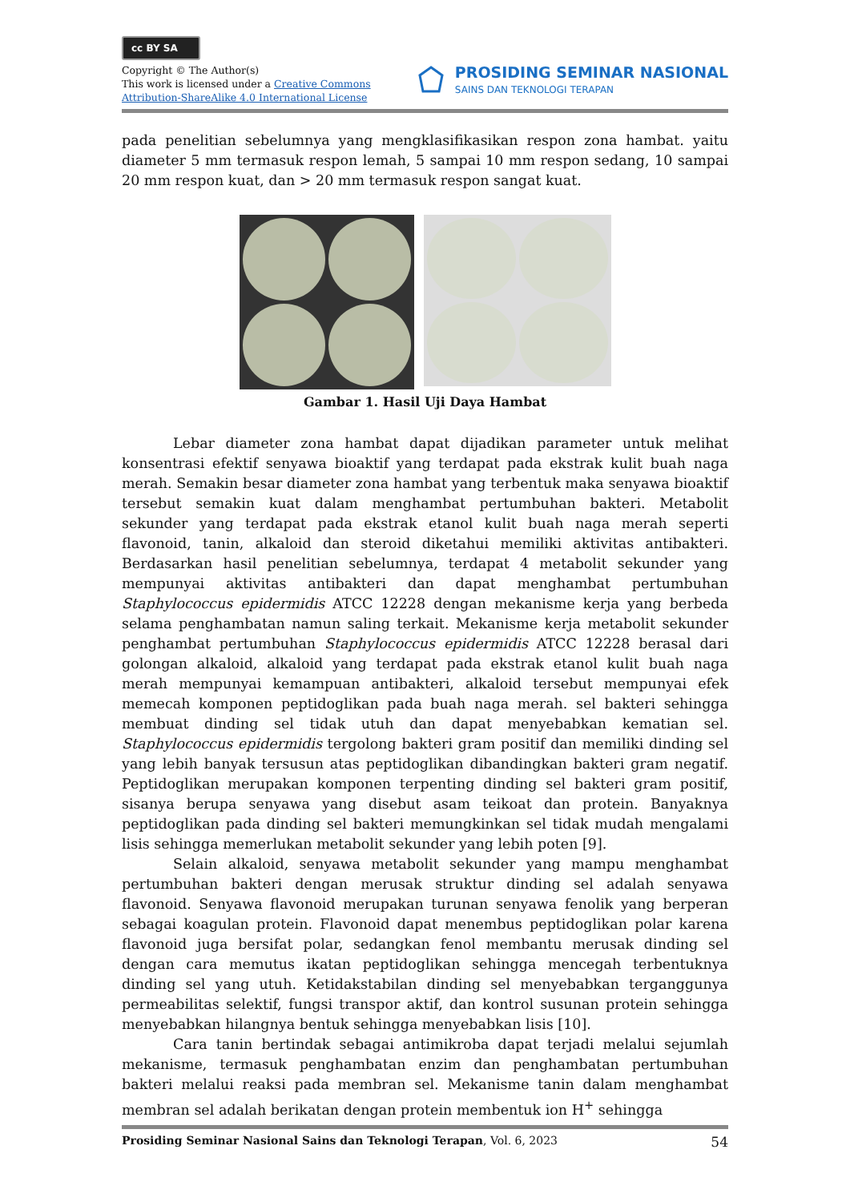cc BY SA
Copyright © The Author(s)
This work is licensed under a Creative Commons
Attribution-ShareAlike 4.0 International License
PROSIDING SEMINAR NASIONAL
SAINS DAN TEKNOLOGI TERAPAN
pada penelitian sebelumnya yang mengklasifikasikan respon zona hambat. yaitu diameter 5 mm termasuk respon lemah, 5 sampai 10 mm respon sedang, 10 sampai 20 mm respon kuat, dan > 20 mm termasuk respon sangat kuat.
Gambar 1. Hasil Uji Daya Hambat
Lebar diameter zona hambat dapat dijadikan parameter untuk melihat konsentrasi efektif senyawa bioaktif yang terdapat pada ekstrak kulit buah naga merah. Semakin besar diameter zona hambat yang terbentuk maka senyawa bioaktif tersebut semakin kuat dalam menghambat pertumbuhan bakteri. Metabolit sekunder yang terdapat pada ekstrak etanol kulit buah naga merah seperti flavonoid, tanin, alkaloid dan steroid diketahui memiliki aktivitas antibakteri. Berdasarkan hasil penelitian sebelumnya, terdapat 4 metabolit sekunder yang mempunyai aktivitas antibakteri dan dapat menghambat pertumbuhan Staphylococcus epidermidis ATCC 12228 dengan mekanisme kerja yang berbeda selama penghambatan namun saling terkait. Mekanisme kerja metabolit sekunder penghambat pertumbuhan Staphylococcus epidermidis ATCC 12228 berasal dari golongan alkaloid, alkaloid yang terdapat pada ekstrak etanol kulit buah naga merah mempunyai kemampuan antibakteri, alkaloid tersebut mempunyai efek memecah komponen peptidoglikan pada buah naga merah. sel bakteri sehingga membuat dinding sel tidak utuh dan dapat menyebabkan kematian sel. Staphylococcus epidermidis tergolong bakteri gram positif dan memiliki dinding sel yang lebih banyak tersusun atas peptidoglikan dibandingkan bakteri gram negatif. Peptidoglikan merupakan komponen terpenting dinding sel bakteri gram positif, sisanya berupa senyawa yang disebut asam teikoat dan protein. Banyaknya peptidoglikan pada dinding sel bakteri memungkinkan sel tidak mudah mengalami lisis sehingga memerlukan metabolit sekunder yang lebih poten [9].
Selain alkaloid, senyawa metabolit sekunder yang mampu menghambat pertumbuhan bakteri dengan merusak struktur dinding sel adalah senyawa flavonoid. Senyawa flavonoid merupakan turunan senyawa fenolik yang berperan sebagai koagulan protein. Flavonoid dapat menembus peptidoglikan polar karena flavonoid juga bersifat polar, sedangkan fenol membantu merusak dinding sel dengan cara memutus ikatan peptidoglikan sehingga mencegah terbentuknya dinding sel yang utuh. Ketidakstabilan dinding sel menyebabkan terganggunya permeabilitas selektif, fungsi transpor aktif, dan kontrol susunan protein sehingga menyebabkan hilangnya bentuk sehingga menyebabkan lisis [10].
Cara tanin bertindak sebagai antimikroba dapat terjadi melalui sejumlah mekanisme, termasuk penghambatan enzim dan penghambatan pertumbuhan bakteri melalui reaksi pada membran sel. Mekanisme tanin dalam menghambat membran sel adalah berikatan dengan protein membentuk ion H<sup>+</sup> sehingga
Prosiding Seminar Nasional Sains dan Teknologi Terapan, Vol. 6, 2023 54